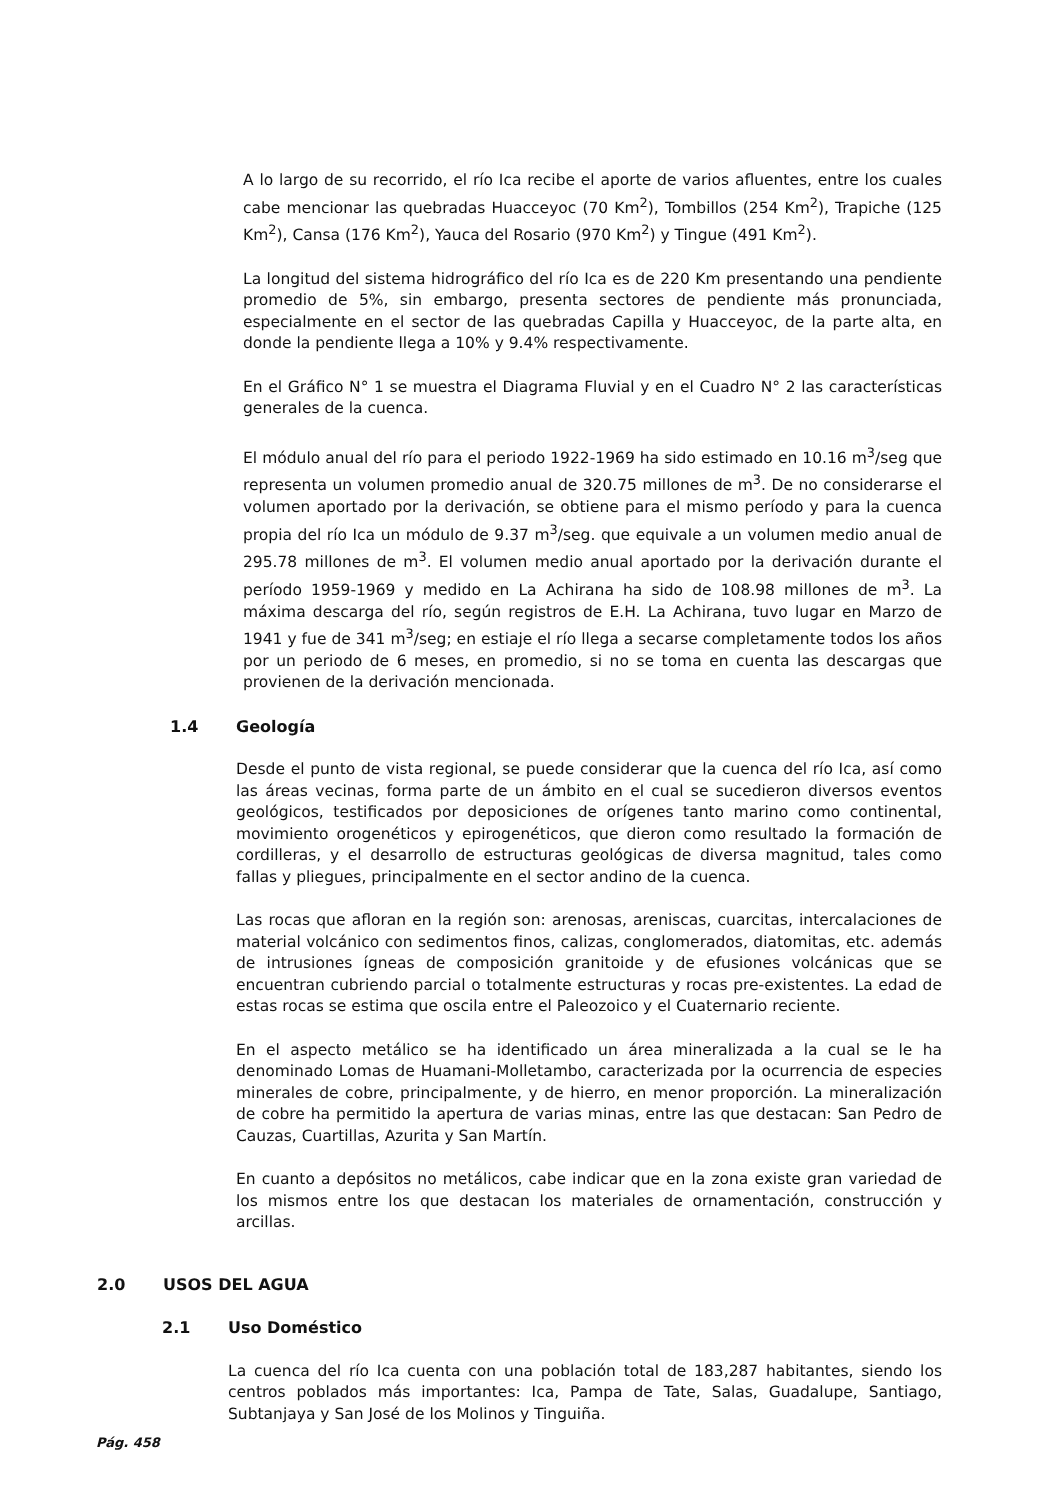A lo largo de su recorrido, el río Ica recibe el aporte de varios afluentes, entre los cuales cabe mencionar las quebradas Huacceyoc (70 Km<sup>2</sup>), Tombillos (254 Km<sup>2</sup>), Trapiche (125 Km<sup>2</sup>), Cansa (176 Km<sup>2</sup>), Yauca del Rosario (970 Km<sup>2</sup>) y Tingue (491 Km<sup>2</sup>).
La longitud del sistema hidrográfico del río Ica es de 220 Km presentando una pendiente promedio de 5%, sin embargo, presenta sectores de pendiente más pronunciada, especialmente en el sector de las quebradas Capilla y Huacceyoc, de la parte alta, en donde la pendiente llega a 10% y 9.4% respectivamente.
En el Gráfico N° 1 se muestra el Diagrama Fluvial y en el Cuadro N° 2 las características generales de la cuenca.
El módulo anual del río para el periodo 1922-1969 ha sido estimado en 10.16 m<sup>3</sup>/seg que representa un volumen promedio anual de 320.75 millones de m<sup>3</sup>. De no considerarse el volumen aportado por la derivación, se obtiene para el mismo período y para la cuenca propia del río Ica un módulo de 9.37 m<sup>3</sup>/seg. que equivale a un volumen medio anual de 295.78 millones de m<sup>3</sup>. El volumen medio anual aportado por la derivación durante el período 1959-1969 y medido en La Achirana ha sido de 108.98 millones de m<sup>3</sup>. La máxima descarga del río, según registros de E.H. La Achirana, tuvo lugar en Marzo de 1941 y fue de 341 m<sup>3</sup>/seg; en estiaje el río llega a secarse completamente todos los años por un periodo de 6 meses, en promedio, si no se toma en cuenta las descargas que provienen de la derivación mencionada.
1.4 Geología
Desde el punto de vista regional, se puede considerar que la cuenca del río Ica, así como las áreas vecinas, forma parte de un ámbito en el cual se sucedieron diversos eventos geológicos, testificados por deposiciones de orígenes tanto marino como continental, movimiento orogenéticos y epirogenéticos, que dieron como resultado la formación de cordilleras, y el desarrollo de estructuras geológicas de diversa magnitud, tales como fallas y pliegues, principalmente en el sector andino de la cuenca.
Las rocas que afloran en la región son: arenosas, areniscas, cuarcitas, intercalaciones de material volcánico con sedimentos finos, calizas, conglomerados, diatomitas, etc. además de intrusiones ígneas de composición granitoide y de efusiones volcánicas que se encuentran cubriendo parcial o totalmente estructuras y rocas pre-existentes. La edad de estas rocas se estima que oscila entre el Paleozoico y el Cuaternario reciente.
En el aspecto metálico se ha identificado un área mineralizada a la cual se le ha denominado Lomas de Huamani-Molletambo, caracterizada por la ocurrencia de especies minerales de cobre, principalmente, y de hierro, en menor proporción. La mineralización de cobre ha permitido la apertura de varias minas, entre las que destacan: San Pedro de Cauzas, Cuartillas, Azurita y San Martín.
En cuanto a depósitos no metálicos, cabe indicar que en la zona existe gran variedad de los mismos entre los que destacan los materiales de ornamentación, construcción y arcillas.
2.0 USOS DEL AGUA
2.1 Uso Doméstico
La cuenca del río Ica cuenta con una población total de 183,287 habitantes, siendo los centros poblados más importantes: Ica, Pampa de Tate, Salas, Guadalupe, Santiago, Subtanjaya y San José de los Molinos y Tinguiña.
Pág. 458